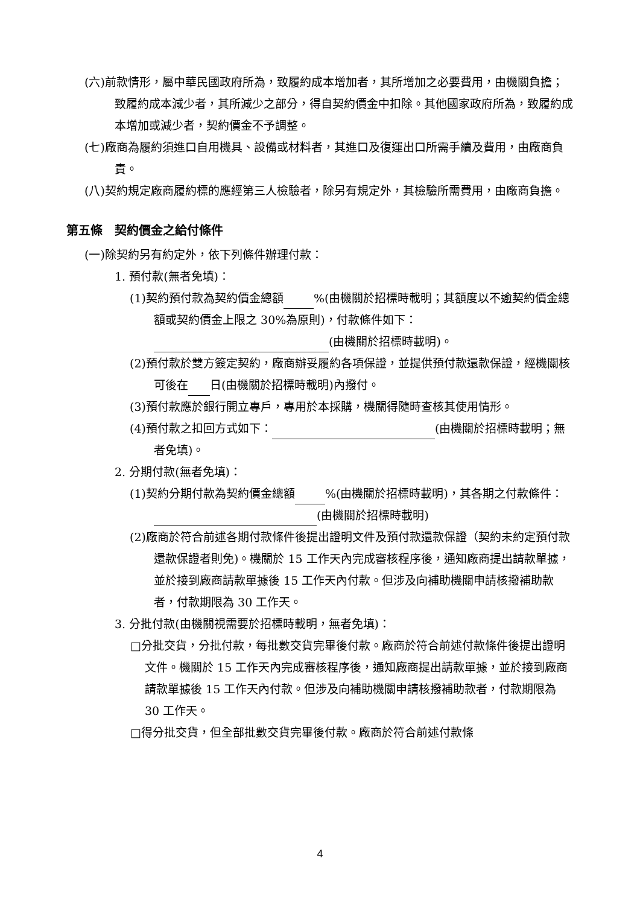(六)前款情形，屬中華民國政府所為，致履約成本增加者，其所增加之必要費用，由機關負擔；致履約成本減少者，其所減少之部分，得自契約價金中扣除。其他國家政府所為，致履約成本增加或減少者，契約價金不予調整。
(七)廠商為履約須進口自用機具、設備或材料者，其進口及復運出口所需手續及費用，由廠商負責。
(八)契約規定廠商履約標的應經第三人檢驗者，除另有規定外，其檢驗所需費用，由廠商負擔。
第五條　契約價金之給付條件
(一)除契約另有約定外，依下列條件辦理付款：
1. 預付款(無者免填)：
(1)契約預付款為契約價金總額 %(由機關於招標時載明；其額度以不逾契約價金總額或契約價金上限之 30%為原則)，付款條件如下： (由機關於招標時載明)。
(2)預付款於雙方簽定契約，廠商辦妥履約各項保證，並提供預付款還款保證，經機關核可後在 日(由機關於招標時載明)內撥付。
(3)預付款應於銀行開立專戶，專用於本採購，機關得隨時查核其使用情形。
(4)預付款之扣回方式如下： (由機關於招標時載明；無者免填)。
2. 分期付款(無者免填)：
(1)契約分期付款為契約價金總額 %(由機關於招標時載明)，其各期之付款條件： (由機關於招標時載明)
(2)廠商於符合前述各期付款條件後提出證明文件及預付款還款保證（契約未約定預付款還款保證者則免)。機關於 15 工作天內完成審核程序後，通知廠商提出請款單據，並於接到廠商請款單據後 15 工作天內付款。但涉及向補助機關申請核撥補助款者，付款期限為 30 工作天。
3. 分批付款(由機關視需要於招標時載明，無者免填)：
□分批交貨，分批付款，每批數交貨完畢後付款。廠商於符合前述付款條件後提出證明文件。機關於 15 工作天內完成審核程序後，通知廠商提出請款單據，並於接到廠商請款單據後 15 工作天內付款。但涉及向補助機關申請核撥補助款者，付款期限為 30 工作天。
□得分批交貨，但全部批數交貨完畢後付款。廠商於符合前述付款條
4